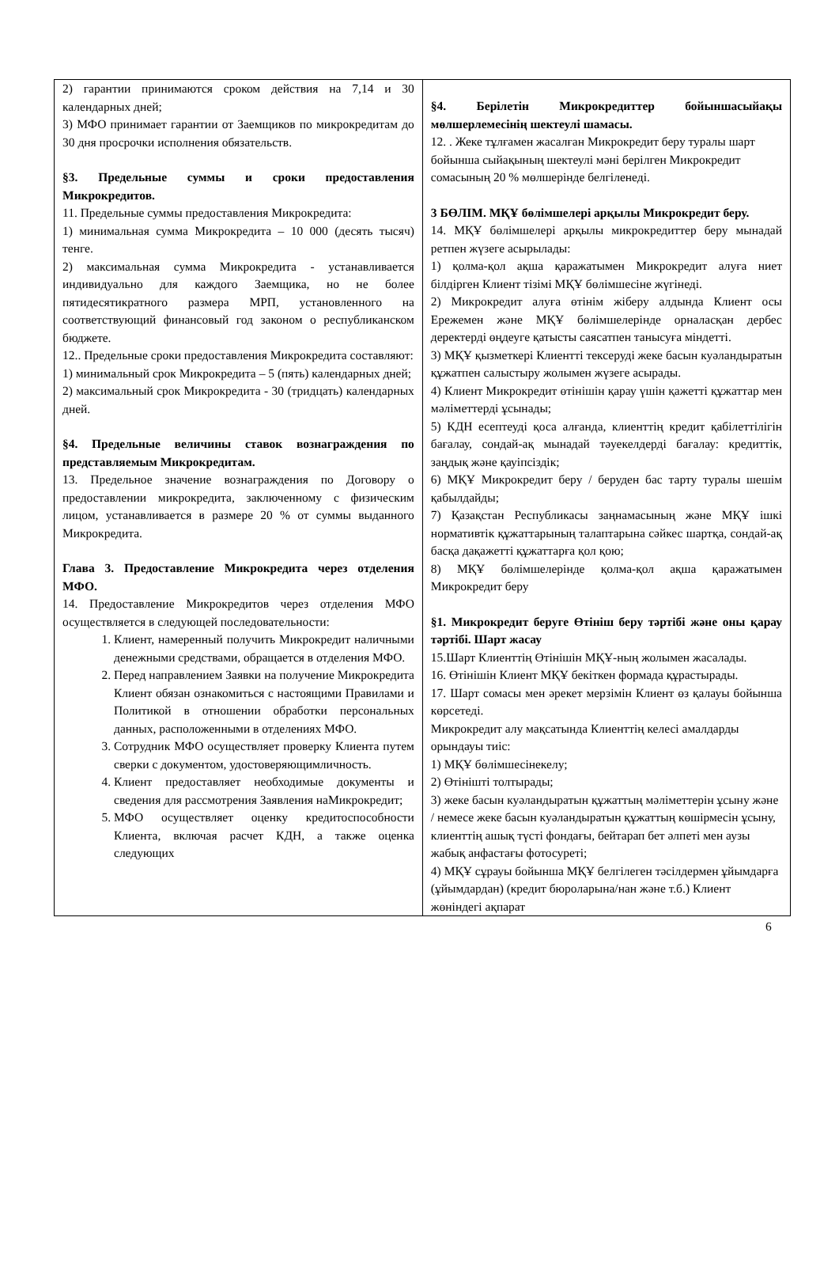| 2) гарантии принимаются сроком действия на 7,14 и 30 календарных дней; 3) МФО принимает гарантии от Заемщиков по микрокредитам до 30 дня просрочки исполнения обязательств. §3. Предельные суммы и сроки предоставления Микрокредитов. 11. Предельные суммы предоставления Микрокредита: 1) минимальная сумма Микрокредита – 10 000 (десять тысяч) тенге. 2) максимальная сумма Микрокредита - устанавливается индивидуально для каждого Заемщика, но не более пятидесятикратного размера МРП, установленного на соответствующий финансовый год законом о республиканском бюджете. 12.. Предельные сроки предоставления Микрокредита составляют: 1) минимальный срок Микрокредита – 5 (пять) календарных дней; 2) максимальный срок Микрокредита - 30 (тридцать) календарных дней. §4. Предельные величины ставок вознаграждения по представляемым Микрокредитам. 13. Предельное значение вознаграждения по Договору о предоставлении микрокредита, заключенному с физическим лицом, устанавливается в размере 20 % от суммы выданного Микрокредита. Глава 3. Предоставление Микрокредита через отделения МФО. 14. Предоставление Микрокредитов через отделения МФО осуществляется в следующей последовательности: 1. Клиент, намеренный получить Микрокредит наличными денежными средствами, обращается в отделения МФО. 2. Перед направлением Заявки на получение Микрокредита Клиент обязан ознакомиться с настоящими Правилами и Политикой в отношении обработки персональных данных, расположенными в отделениях МФО. 3. Сотрудник МФО осуществляет проверку Клиента путем сверки с документом, удостоверяющимличность. 4. Клиент предоставляет необходимые документы и сведения для рассмотрения Заявления наМикрокредит; 5. МФО осуществляет оценку кредитоспособности Клиента, включая расчет КДН, а также оценка следующих | §4. Берілетін Микрокредиттер бойыншасыйақы мөлшерлемесінің шектеулі шамасы. 12. . Жеке тұлғамен жасалған Микрокредит беру туралы шарт бойынша сыйақының шектеулі мәні берілген Микрокредит сомасының 20 % мөлшерінде белгіленеді. 3 БӨЛІМ. МҚҰ бөлімшелері арқылы Микрокредит беру. 14. МҚҰ бөлімшелері арқылы микрокредиттер беру мынадай ретпен жүзеге асырылады: 1) қолма-қол ақша қаражатымен Микрокредит алуға ниет білдірген Клиент тізімі МҚҰ бөлімшесіне жүгінеді. 2) Микрокредит алуға өтінім жіберу алдында Клиент осы Ережемен және МҚҰ бөлімшелерінде орналасқан дербес деректерді өңдеуге қатысты саясатпен танысуға міндетті. 3) МҚҰ қызметкері Клиентті тексеруді жеке басын куәландыратын құжатпен салыстыру жолымен жүзеге асырады. 4) Клиент Микрокредит өтінішін қарау үшін қажетті құжаттар мен мәліметтерді ұсынады; 5) КДН есептеуді қоса алғанда, клиенттің кредит қабілеттілігін бағалау, сондай-ақ мынадай тәуекелдерді бағалау: кредиттік, заңдық және қауіпсіздік; 6) МҚҰ Микрокредит беру / беруден бас тарту туралы шешім қабылдайды; 7) Қазақстан Республикасы заңнамасының және МҚҰ ішкі нормативтік құжаттарының талаптарына сәйкес шартқа, сондай-ақ басқа дақажетті құжаттарға қол қою; 8) МҚҰ бөлімшелерінде қолма-қол ақша қаражатымен Микрокредит беру §1. Микрокредит беруге Өтініш беру тәртібі және оны қарау тәртібі. Шарт жасау 15.Шарт Клиенттің Өтінішін МҚҰ-ның жолымен жасалады. 16. Өтінішін Клиент МҚҰ бекіткен формада құрастырады. 17. Шарт сомасы мен әрекет мерзімін Клиент өз қалауы бойынша көрсетеді. Микрокредит алу мақсатында Клиенттің келесі амалдарды орындауы тиіс: 1) МҚҰ бөлімшесінекелу; 2) Өтінішті толтырады; 3) жеке басын куәландыратын құжаттың мәліметтерін ұсыну және / немесе жеке басын куәландыратын құжаттың көшірмесін ұсыну, клиенттің ашық түсті фондағы, бейтарап бет әлпеті мен аузы жабық анфастағы фотосуреті; 4) МҚҰ сұрауы бойынша МҚҰ белгілеген тәсілдермен ұйымдарға (ұйымдардан) (кредит бюроларына/нан және т.б.) Клиент жөніндегі ақпарат |
6